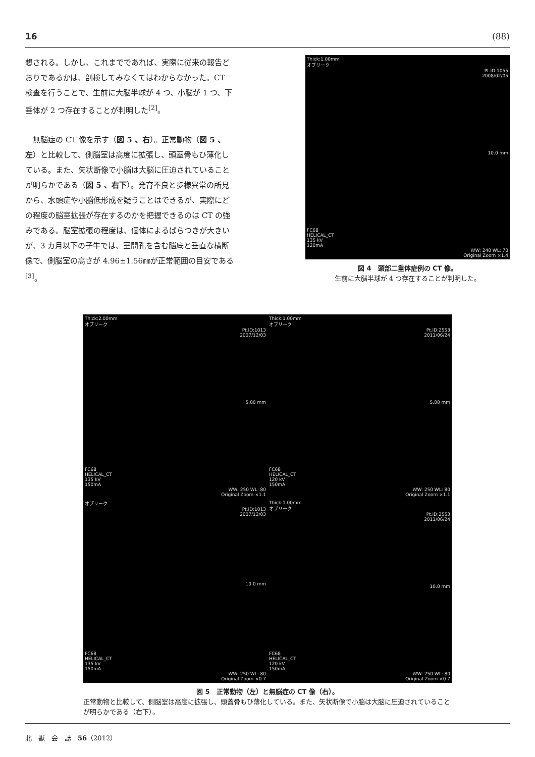16 (88)
想される。しかし、これまでであれば、実際に従来の報告どおりであるかは、剖検してみなくてはわからなかった。CT 検査を行うことで、生前に大脳半球が 4 つ、小脳が 1 つ、下垂体が 2 つ存在することが判明した<sup>[2]</sup>。
　無脳症の CT 像を示す（図 5 、右）。正常動物（図 5 、左）と比較して、側脳室は高度に拡張し、頭蓋骨もひ薄化している。また、矢状断像で小脳は大脳に圧迫されていることが明らかである（図 5 、右下）。発育不良と歩様異常の所見から、水頭症や小脳低形成を疑うことはできるが、実際にどの程度の脳室拡張が存在するのかを把握できるのは CT の強みである。脳室拡張の程度は、個体によるばらつきが大きいが、3 カ月以下の子牛では、室間孔を含む脳底と垂直な横断像で、側脳室の高さが 4.96±1.56㎜が正常範囲の目安である<sup>[3]</sup>。
Thick:1.00mm
オブリーク
Pt.ID:1055
2008/02/05
10.0 mm
FC68
HELICAL_CT
135 kV
120mA
WW: 240 WL: 70
Original Zoom ×1.4
図 4　頭部二重体症例の CT 像。
生前に大脳半球が 4 つ存在することが判明した。
Thick:2.00mm
オブリーク
Pt.ID:1013
2007/12/03
5.00 mm
FC68
HELICAL_CT
135 kV
150mA
WW: 250 WL: 80
Original Zoom ×1.1
Thick:1.00mm
オブリーク
Pt.ID:2553
2011/06/24
5.00 mm
FC68
HELICAL_CT
120 kV
150mA
WW: 250 WL: 80
Original Zoom ×1.1
オブリーク
Pt.ID:1013
2007/12/03
10.0 mm
FC68
HELICAL_CT
135 kV
150mA
WW: 250 WL: 80
Original Zoom ×0.7
Thick:1.00mm
オブリーク
Pt.ID:2553
2011/06/24
10.0 mm
FC68
HELICAL_CT
120 kV
150mA
WW: 250 WL: 80
Original Zoom ×0.7
図 5　正常動物（左）と無脳症の CT 像（右）。
正常動物と比較して、側脳室は高度に拡張し、頭蓋骨もひ薄化している。また、矢状断像で小脳は大脳に圧迫されていることが明らかである（右下）。
北　獣　会　誌　56（2012）